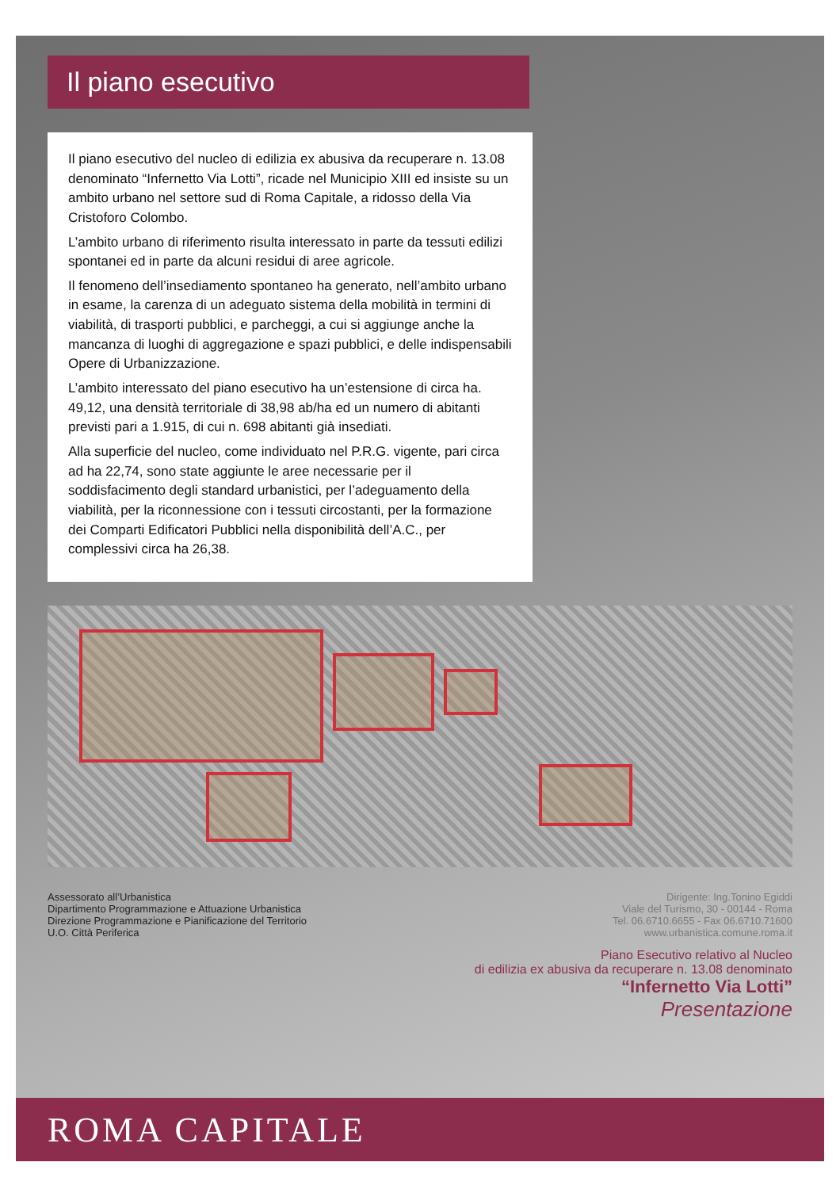Il piano esecutivo
Il piano esecutivo del nucleo di edilizia ex abusiva da recuperare n. 13.08 denominato “Infernetto Via Lotti”, ricade nel Municipio XIII ed insiste su un ambito urbano nel settore sud di Roma Capitale, a ridosso della Via Cristoforo Colombo.
L’ambito urbano di riferimento risulta interessato in parte da tessuti edilizi spontanei ed in parte da alcuni residui di aree agricole.
Il fenomeno dell’insediamento spontaneo ha generato, nell’ambito urbano in esame, la carenza di un adeguato sistema della mobilità in termini di viabilità, di trasporti pubblici, e parcheggi, a cui si aggiunge anche la mancanza di luoghi di aggregazione e spazi pubblici, e delle indispensabili Opere di Urbanizzazione.
L’ambito interessato del piano esecutivo ha un’estensione di circa ha. 49,12, una densità territoriale di 38,98 ab/ha ed un numero di abitanti previsti pari a 1.915, di cui n. 698 abitanti già insediati.
Alla superficie del nucleo, come individuato nel P.R.G. vigente, pari circa ad ha 22,74, sono state aggiunte le aree necessarie per il soddisfacimento degli standard urbanistici, per l’adeguamento della viabilità, per la riconnessione con i tessuti circostanti, per la formazione dei Comparti Edificatori Pubblici nella disponibilità dell’A.C., per complessivi circa ha 26,38.
Assessorato all’Urbanistica
Dipartimento Programmazione e Attuazione Urbanistica
Direzione Programmazione e Pianificazione del Territorio
U.O. Città Periferica
Dirigente: Ing.Tonino Egiddi
Viale del Turismo, 30 - 00144 - Roma
Tel. 06.6710.6655 - Fax 06.6710.71600
www.urbanistica.comune.roma.it
Piano Esecutivo relativo al Nucleo
di edilizia ex abusiva da recuperare n. 13.08 denominato
“Infernetto Via Lotti”
Presentazione
ROMA CAPITALE